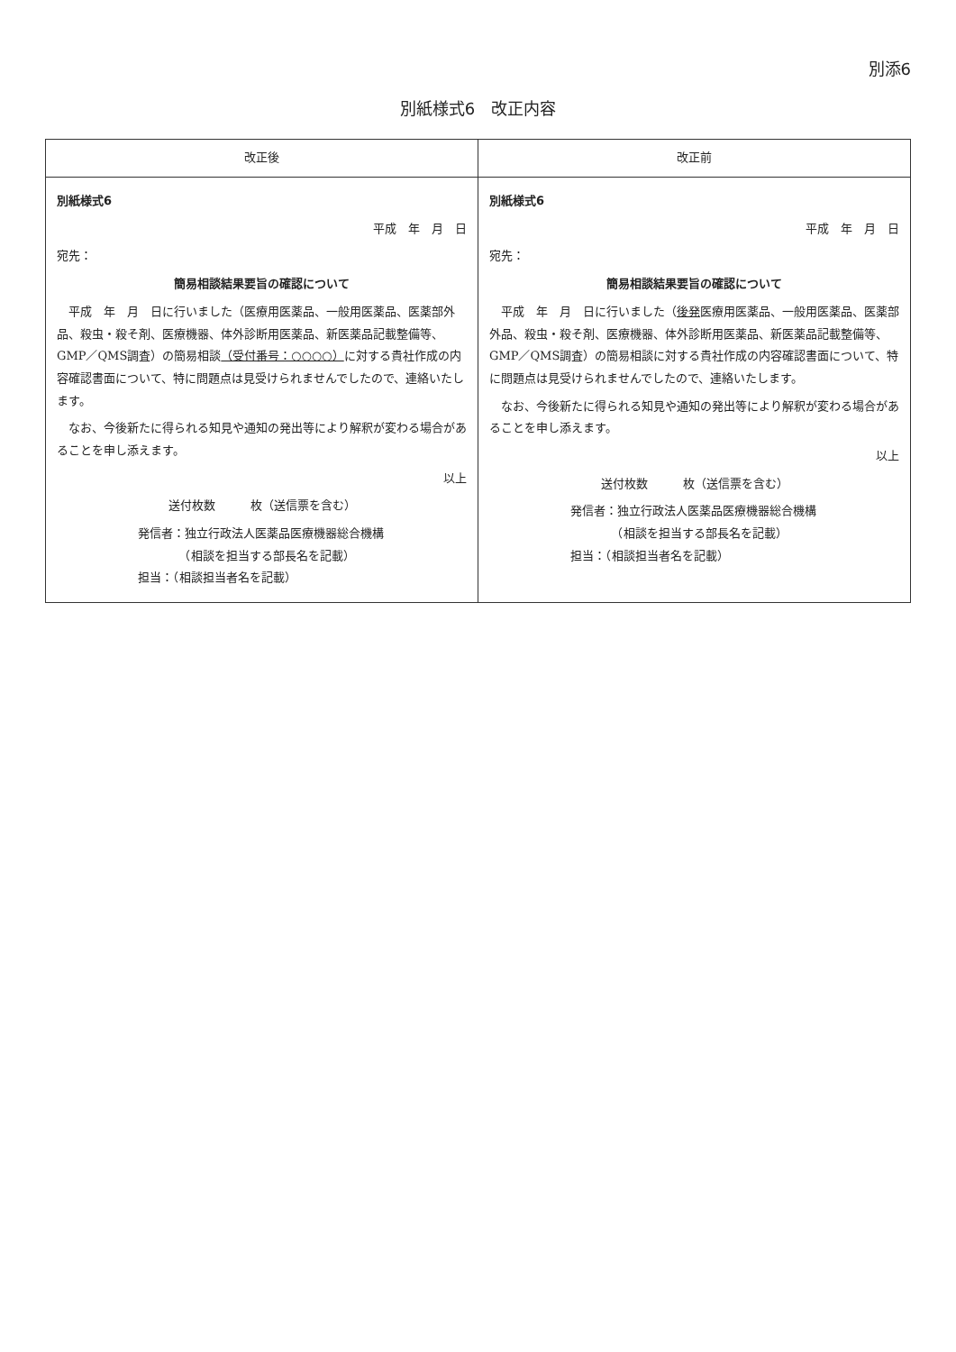別添6
別紙様式6　改正内容
| 改正後 | 改正前 |
| --- | --- |
| 別紙様式6 平成 年 月 日 宛先： 簡易相談結果要旨の確認について 平成 年 月 日に行いました（医療用医薬品、一般用医薬品、医薬部外品、殺虫・殺そ剤、医療機器、体外診断用医薬品、新医薬品記載整備等、GMP／QMS調査）の簡易相談 （受付番号：○○○○） に対する貴社作成の内容確認書面について、特に問題点は見受けられませんでしたので、連絡いたします。 なお、今後新たに得られる知見や通知の発出等により解釈が変わる場合があることを申し添えます。 以上 送付枚数 枚（送信票を含む） 発信者：独立行政法人医薬品医療機器総合機構 （相談を担当する部長名を記載） 担当：（相談担当者名を記載） | 別紙様式6 平成 年 月 日 宛先： 簡易相談結果要旨の確認について 平成 年 月 日に行いました（ 後発 医療用医薬品、一般用医薬品、医薬部外品、殺虫・殺そ剤、医療機器、体外診断用医薬品、新医薬品記載整備等、GMP／QMS調査）の簡易相談に対する貴社作成の内容確認書面について、特に問題点は見受けられませんでしたので、連絡いたします。 なお、今後新たに得られる知見や通知の発出等により解釈が変わる場合があることを申し添えます。 以上 送付枚数 枚（送信票を含む） 発信者：独立行政法人医薬品医療機器総合機構 （相談を担当する部長名を記載） 担当：（相談担当者名を記載） |